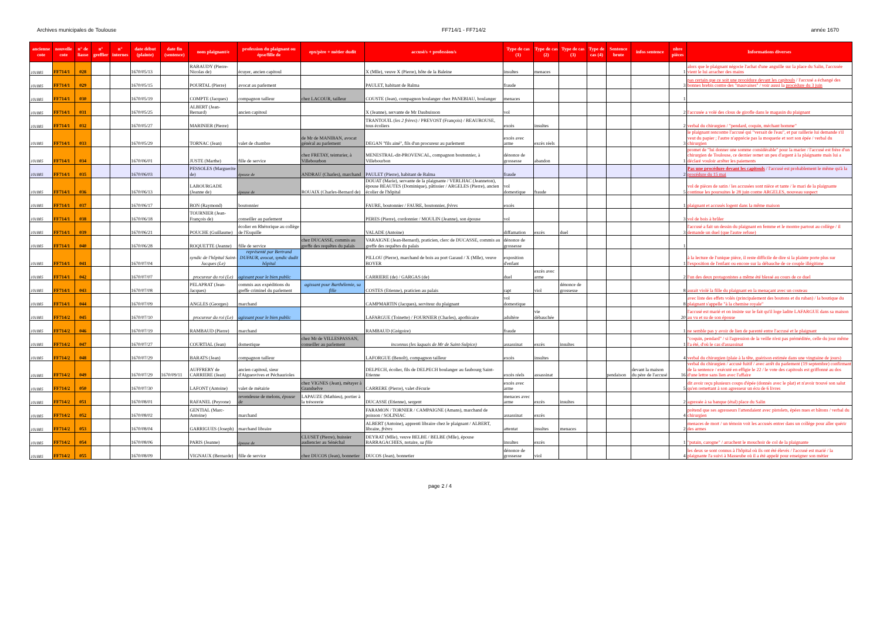Archives municipales de Toulouse FF714/1 - FF714/2 année 1670
| ancienne cote | nouvelle cote | n° de liasse | n° greffier | n° internes | date début (plainte) | date fin (sentence) | nom plaignant/e | profession du plaignant ou épse/fille de | epx/père + métier dudit | accusé/s + profession/s | Type de cas (1) | Type de cas (2) | Type de cas (3) | Type de cas (4) | Sentence brute | infos sentence | nbre pièces | Informations diverses |
| --- | --- | --- | --- | --- | --- | --- | --- | --- | --- | --- | --- | --- | --- | --- | --- | --- | --- | --- |
| 101B85 | FF714/1 | 028 | | | 1670/05/13 | | RABAUDY (Pierre-Nicolas de) | écuyer, ancien capitoul | | X (Mlle), veuve X (Pierre), hôte de la Baleine | insultes | menaces | | | | | 1 | alors que le plaignant négocie l'achat d'une anguille sur la place du Salin, l'accusée vient le lui arracher des mains |
| 101B85 | FF714/1 | 029 | | | 1670/05/15 | | POURTAL (Pierre) | avocat au parlement | | PAULET, habitant de Balma | fraude | | | | | | 3 | pas certain que ce soit une procédure devant les capitouls / l'accusé a échangé des bonnes brebis contre des "mauvaises" / voir aussi la procédure du 3 juin |
| 101B85 | FF714/1 | 030 | | | 1670/05/19 | | COMPTE (Jacques) | compagnon tailleur | chez LACOUR, tailleur | COUSTE (Jean), compagnon boulanger chez PANEBIAU, boulanger | menaces | | | | | | 1 | |
| 101B85 | FF714/1 | 031 | | | 1670/05/25 | | ALBERT (Jean-Bernard) | ancien capitoul | | X (Jeanne), servante de Mr Daubuisson | vol | | | | | | 2 | l'accusée a volé des clous de girofle dans le magasin du plaignant |
| 101B85 | FF714/1 | 032 | | | 1670/05/27 | | MARINIER (Pierre) | | | TRANTOUIL ( les 2 frères ) / PREVOST (François) / BEAUROUSE, tous écoliers | excès | insultes | | | | | 2 | verbal du chirurgien / "pendard, coquin, méchant homme" |
| 101B85 | FF714/1 | 033 | | | 1670/05/29 | | TORNAC (Jean) | valet de chambre | de Mr de MANIBAN, avocat général au parlement | DEGAN "fils ainé", fils d'un procureur au parlement | excès avec arme | excès réels | | | | | 3 | le plaignant rencontre l'accusé qui "versait de l'eau", et par raillerie lui demande s'il veut du papier ; l'autre n'apprécie pas la moquerie et sort son épée / verbal du chirurgien |
| 101B85 | FF714/1 | 034 | | | 1670/06/01 | | JUSTE (Marthe) | fille de service | chez FRETAY, teinturier, à Villebourbon | MENESTRAL-dit-PROVENCAL, compagnon boutonnier, à Villebourbon | dénonce de grossesse | abandon | | | | | 1 | promet de "lui donner une somme considérable" pour la marier / l'accusé est frère d'un chirurgien de Toulouse, ce dernier remet un peu d'argent à la plaignante mais lui a déclaré vouloir arrêter les paiements |
| 101B85 | FF714/1 | 035 | | | 1670/06/03 | | PESSOLES (Marguerite de) | épouse de | ANDRAU (Charles), marchand | PAULET (Pierre), habitant de Balma | fraude | | | | | | 2 | Pas une procédure devant les capitouls / l'accusé est probablement le même qu'à la procédure du 15 mai |
| 101B85 | FF714/1 | 036 | | | 1670/06/13 | | LABOURGADE (Jeanne de) | épouse de | ROUAIX (Charles-Bernard de) | DOUAT (Marie), servante de la plaignante / VERLHAC (Jeanneton), épouse BEAUTES (Dominique), pâtissier / ARGELES (Pierre), ancien écolier de l'hôpital | vol domestique | fraude | | | | | 5 | vol de pièces de satin / les accusées sont nièce et tante / le mari de la plaignante continue les poursuites le 28 juin contre ARGELES, nouveau suspect |
| 101B85 | FF714/1 | 037 | | | 1670/06/17 | | BON (Raymond) | boutonnier | | FAURE, boutonnier / FAURE, boutonnier, frères | excès | | | | | | 1 | plaignant et accusés logent dans la même maison |
| 101B85 | FF714/1 | 038 | | | 1670/06/18 | | TOURNIER (Jean-François de) | conseiller au parlement | | PERES (Pierre), cordonnier / MOULIN (Jeanne), son épouse | vol | | | | | | 3 | vol de bois à brûler |
| 101B85 | FF714/1 | 039 | | | 1670/06/21 | | POUCHE (Guillaume) | écolier en Rhétorique au collège de l'Esquille | | VALADE (Antoine) | diffamation | excès | duel | | | | 3 | l'accusé a fait un dessin du plaignant en femme et le montre partout au collège / il demande un duel (que l'autre refuse) |
| 101B85 | FF714/1 | 040 | | | 1670/06/28 | | ROQUETTE (Jeanne) | fille de service | chez DUCASSE, commis au greffe des requêtes du palais | VARAIGNE (Jean-Bernard), praticien, clerc de DUCASSE, commis au greffe des requêtes du palais | dénonce de grossesse | | | | | | 1 | |
| 101B85 | FF714/1 | 041 | | | 1670/07/04 | | syndic de l'hôpital Saint-Jacques (Le) | représenté par Bertrand DUFAUR, avocat, syndic dudit hôpital | | PILLOU (Pierre), marchand de bois au port Garaud / X (Mlle), veuve BOYER | exposition d'enfant | | | | | | 1 | à la lecture de l'unique pièce, il reste difficile de dire si la plainte porte plus sur l'exposition de l'enfant ou encore sur la débauche de ce couple illégitime |
| 101B85 | FF714/1 | 042 | | | 1670/07/07 | | procureur du roi (Le) | agissant pour le bien public | | CARRIERE (de) / GARGAS (de) | duel | excès avec arme | | | | | 2 | l'un des deux protagonistes a même été blessé au cours de ce duel |
| 101B85 | FF714/1 | 043 | | | 1670/07/08 | | PELAPRAT (Jean-Jacques) | commis aux expéditions du greffe criminel du parlement | agissant pour Barthélemie, sa fille | COSTES (Etienne), praticien au palais | rapt | viol | dénonce de grossesse | | | | 8 | aurait violé la fille du plaignant en la menaçant avec un couteau |
| 101B85 | FF714/1 | 044 | | | 1670/07/09 | | ANGLES (Georges) | marchand | | CAMPMARTIN (Jacques), serviteur du plaignant | vol domestique | | | | | | 8 | avec liste des effets volés (principalement des boutons et du ruban) / la boutique du plaignant s'appelle "à la chemise royale" |
| 101B85 | FF714/2 | 045 | | | 1670/07/10 | | procureur du roi (Le) | agissant pour le bien public | | LAFARGUE (Toinette) / FOURNIER (Charles), apothicaire | adultère | vie débauchée | | | | | 20 | l'accusé est marié et on insiste sur le fait qu'il loge ladite LAFARGUE dans sa maison au vu et su de son épouse |
| 101B85 | FF714/2 | 046 | | | 1670/07/19 | | RAMBAUD (Pierre) | marchand | | RAMBAUD (Grégoire) | fraude | | | | | | 1 | ne semble pas y avoir de lien de parenté entre l'accusé et le plaignant |
| 101B85 | FF714/2 | 047 | | | 1670/07/27 | | COURTIAL (Jean) | domestique | chez Mr de VILLESPASSAN, conseiller au parlement | inconnus (les laquais de Mr de Saint-Sulpice) | assassinat | excès | insultes | | | | 1 | "coquin, pendard" / si l'agression de la veille n'est pas préméditée, celle du jour même l'a été, d'où le cas d'assassinat |
| 101B85 | FF714/2 | 048 | | | 1670/07/29 | | BARATS (Jean) | compagnon tailleur | | LAFORGUE (Benoît), compagnon tailleur | excès | insultes | | | | | 4 | verbal du chirurgien (plaie à la tête, guérison estimée dans une vingtaine de jours) |
| 101B85 | FF714/2 | 049 | | | 1670/07/29 | 1670/09/11 | AUFFRERY de CARRIERE (Jean) | ancien capitoul, sieur d'Aiguesvives et Péchaurioles | | DELPECH, écolier, fils de DELPECH boulanger au faubourg Saint-Etienne | excès réels | assassinat | | | pendaison | devant la maison du père de l'accusé | 16 | verbal du chirurgien / accusé fuitif / avec arrêt du parlement (19 septembre) confirmant de la sentence / exécuté en effigie le 22 / le vote des capitouls est griffonné au dos d'une lettre sans lien avec l'affaire |
| 101B85 | FF714/2 | 050 | | | 1670/07/30 | | LAFONT (Antoine) | valet de métairie | chez VIGNES (Jean), métayer à Grandselve | CARRERE (Pierre), valet d'écurie | excès avec arme | | | | | | 5 | dit avoir reçu plusieurs coups d'épée (donnés avec le plat) et n'avoir trouvé son salut qu'en remettant à son agresseur un écu de 6 livres |
| 101B85 | FF714/2 | 051 | | | 1670/08/01 | | RAFANEL (Peyrone) | revendeuse de melons, épouse de | LAPAUZE (Mathieu), portier à la trésorerie | DUCASSE (Etienne), sergent | menaces avec arme | excès | insultes | | | | 2 | agressée à sa banque (étal) place du Salin |
| 101B85 | FF714/2 | 052 | | | 1670/08/02 | | GENTIAL (Marc-Antoine) | marchand | | FARAMON / TORNIER / CAMPAIGNE (Amans), marchand de poisson / SOLINIAC | assassinat | excès | | | | | 4 | prétend que ses agresseurs l'attendaient avec pistolets, épées nues et bâtons / verbal du chirurgien |
| 101B85 | FF714/2 | 053 | | | 1670/08/04 | | GARRIGUES (Joseph) | marchand libraire | | ALBERT (Antoine), apprenti libraire chez le plaignant / ALBERT, libraire, frères | attentat | insultes | menaces | | | | 2 | menaces de mort / un témoin voit les accusés entrer dans un collège pour aller quérir des armes |
| 101B85 | FF714/2 | 054 | | | 1670/08/06 | | PARIS (Jeanne) | épouse de | CLUSET (Pierre), huissier audiencier au Sénéchal | DEYRAT (Mlle), veuve BELBE / BELBE (Mlle), épouse BARRAGACHIES, notaire, sa fille | insultes | excès | | | | | 1 | "putain, carogne" / arrachent le mouchoir de col de la plaignante |
| 101B85 | FF714/2 | 055 | | | 1670/08/09 | | VIGNAUX (Bernarde) | fille de service | chez DUCOS (Jean), bonnetier | DUCOS (Jean), bonnetier | dénonce de grossesse | viol | | | | | 4 | les deux se sont connus à l'hôpital où ils ont été élevés / l'accusé est marié / la plaignante l'a suivi à Masseube où il a été appelé pour enseigner son métier |
page 2 / 4